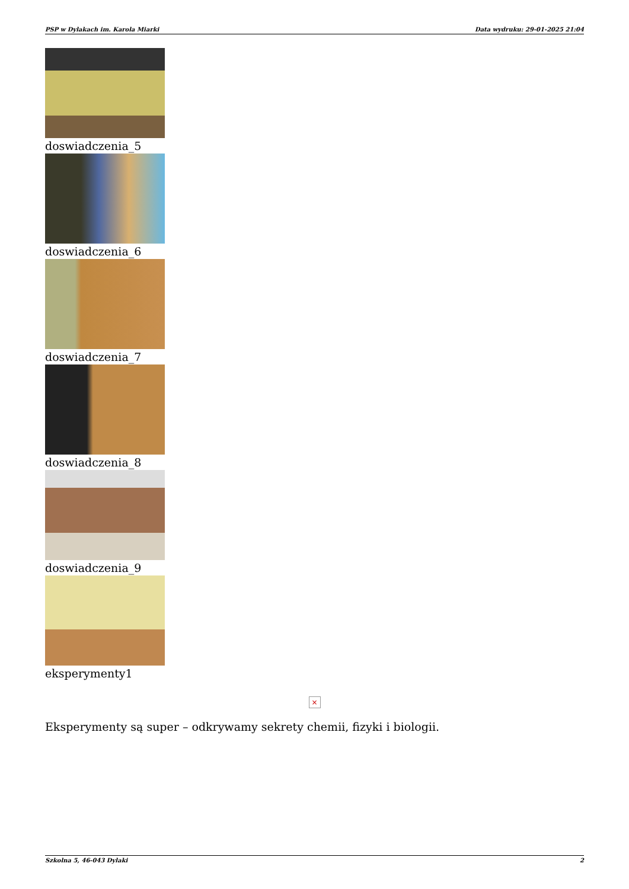PSP w Dylakach im. Karola Miarki Data wydruku: 29-01-2025 21:04
doswiadczenia_5
doswiadczenia_6
doswiadczenia_7
doswiadczenia_8
doswiadczenia_9
eksperymenty1
×
Eksperymenty są super – odkrywamy sekrety chemii, fizyki i biologii.
Szkolna 5, 46-043 Dylaki 2